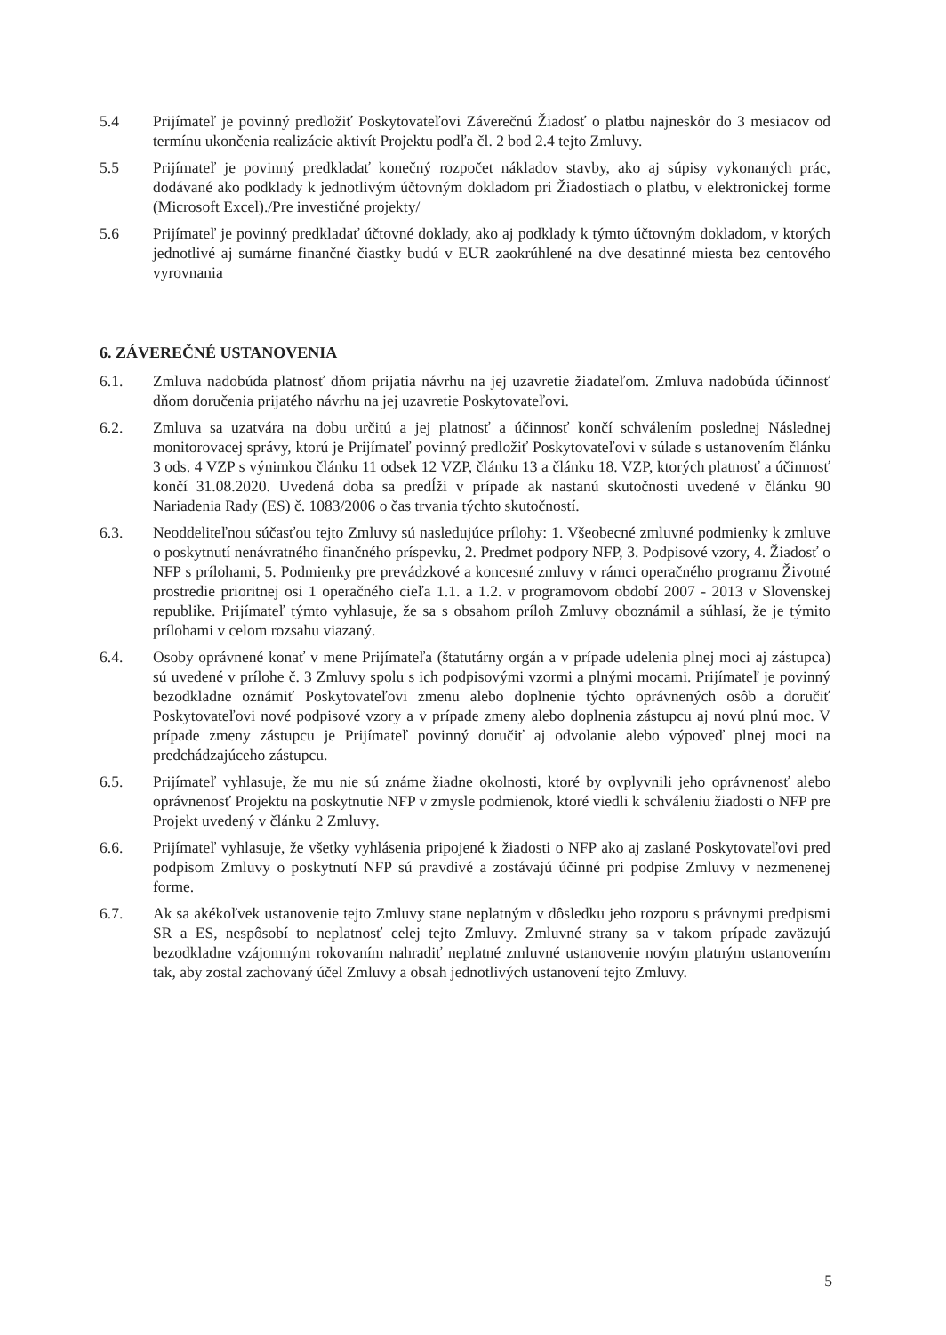5.4 Prijímateľ je povinný predložiť Poskytovateľovi Záverečnú Žiadosť o platbu najneskôr do 3 mesiacov od termínu ukončenia realizácie aktivít Projektu podľa čl. 2 bod 2.4 tejto Zmluvy.
5.5 Prijímateľ je povinný predkladať konečný rozpočet nákladov stavby, ako aj súpisy vykonaných prác, dodávané ako podklady k jednotlivým účtovným dokladom pri Žiadostiach o platbu, v elektronickej forme (Microsoft Excel)./Pre investičné projekty/
5.6 Prijímateľ je povinný predkladať účtovné doklady, ako aj podklady k týmto účtovným dokladom, v ktorých jednotlivé aj sumárne finančné čiastky budú v EUR zaokrúhlené na dve desatinné miesta bez centového vyrovnania
6. ZÁVEREČNÉ USTANOVENIA
6.1. Zmluva nadobúda platnosť dňom prijatia návrhu na jej uzavretie žiadateľom. Zmluva nadobúda účinnosť dňom doručenia prijatého návrhu na jej uzavretie Poskytovateľovi.
6.2. Zmluva sa uzatvára na dobu určitú a jej platnosť a účinnosť končí schválením poslednej Následnej monitorovacej správy, ktorú je Prijímateľ povinný predložiť Poskytovateľovi v súlade s ustanovením článku 3 ods. 4 VZP s výnimkou článku 11 odsek 12 VZP, článku 13 a článku 18. VZP, ktorých platnosť a účinnosť končí 31.08.2020. Uvedená doba sa predĺži v prípade ak nastanú skutočnosti uvedené v článku 90 Nariadenia Rady (ES) č. 1083/2006 o čas trvania týchto skutočností.
6.3. Neoddeliteľnou súčasťou tejto Zmluvy sú nasledujúce prílohy: 1. Všeobecné zmluvné podmienky k zmluve o poskytnutí nenávratného finančného príspevku, 2. Predmet podpory NFP, 3. Podpisové vzory, 4. Žiadosť o NFP s prílohami, 5. Podmienky pre prevádzkové a koncesné zmluvy v rámci operačného programu Životné prostredie prioritnej osi 1 operačného cieľa 1.1. a 1.2. v programovom období 2007 - 2013 v Slovenskej republike. Prijímateľ týmto vyhlasuje, že sa s obsahom príloh Zmluvy oboznámil a súhlasí, že je týmito prílohami v celom rozsahu viazaný.
6.4. Osoby oprávnené konať v mene Prijímateľa (štatutárny orgán a v prípade udelenia plnej moci aj zástupca) sú uvedené v prílohe č. 3 Zmluvy spolu s ich podpisovými vzormi a plnými mocami. Prijímateľ je povinný bezodkladne oznámiť Poskytovateľovi zmenu alebo doplnenie týchto oprávnených osôb a doručiť Poskytovateľovi nové podpisové vzory a v prípade zmeny alebo doplnenia zástupcu aj novú plnú moc. V prípade zmeny zástupcu je Prijímateľ povinný doručiť aj odvolanie alebo výpoveď plnej moci na predchádzajúceho zástupcu.
6.5. Prijímateľ vyhlasuje, že mu nie sú známe žiadne okolnosti, ktoré by ovplyvnili jeho oprávnenosť alebo oprávnenosť Projektu na poskytnutie NFP v zmysle podmienok, ktoré viedli k schváleniu žiadosti o NFP pre Projekt uvedený v článku 2 Zmluvy.
6.6. Prijímateľ vyhlasuje, že všetky vyhlásenia pripojené k žiadosti o NFP ako aj zaslané Poskytovateľovi pred podpisom Zmluvy o poskytnutí NFP sú pravdivé a zostávajú účinné pri podpise Zmluvy v nezmenenej forme.
6.7. Ak sa akékoľvek ustanovenie tejto Zmluvy stane neplatným v dôsledku jeho rozporu s právnymi predpismi SR a ES, nespôsobí to neplatnosť celej tejto Zmluvy. Zmluvné strany sa v takom prípade zaväzujú bezodkladne vzájomným rokovaním nahradiť neplatné zmluvné ustanovenie novým platným ustanovením tak, aby zostal zachovaný účel Zmluvy a obsah jednotlivých ustanovení tejto Zmluvy.
5